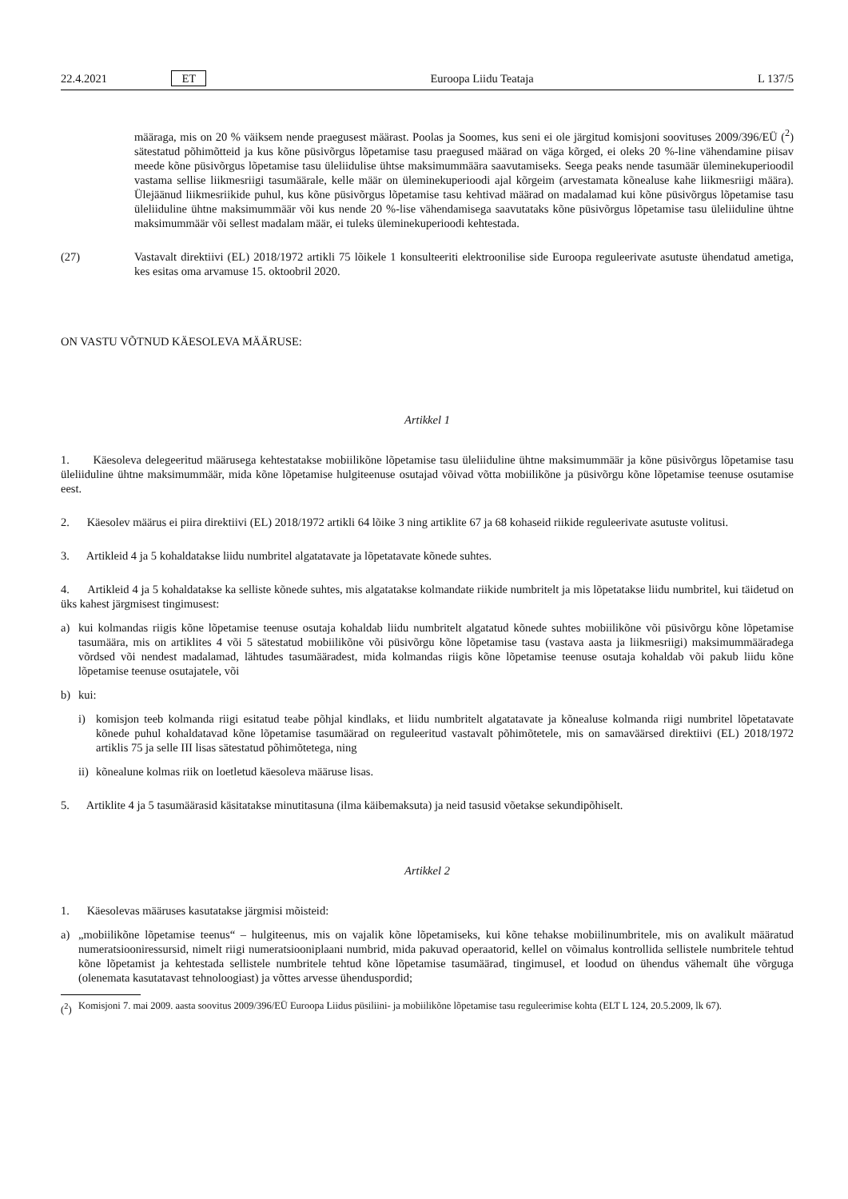22.4.2021 ET Euroopa Liidu Teataja L 137/5
määraga, mis on 20 % väiksem nende praegusest määrast. Poolas ja Soomes, kus seni ei ole järgitud komisjoni soovituses 2009/396/EÜ (<sup>2</sup>) sätestatud põhimõtteid ja kus kõne püsivõrgus lõpetamise tasu praegused määrad on väga kõrged, ei oleks 20 %-line vähendamine piisav meede kõne püsivõrgus lõpetamise tasu üleliidulise ühtse maksimummäära saavutamiseks. Seega peaks nende tasumäär üleminekuperioodil vastama sellise liikmesriigi tasumäärale, kelle määr on üleminekuperioodi ajal kõrgeim (arvestamata kõnealuse kahe liikmesriigi määra). Ülejäänud liikmesriikide puhul, kus kõne püsivõrgus lõpetamise tasu kehtivad määrad on madalamad kui kõne püsivõrgus lõpetamise tasu üleliiduline ühtne maksimummäär või kus nende 20 %-lise vähendamisega saavutataks kõne püsivõrgus lõpetamise tasu üleliiduline ühtne maksimummäär või sellest madalam määr, ei tuleks üleminekuperioodi kehtestada.
(27) Vastavalt direktiivi (EL) 2018/1972 artikli 75 lõikele 1 konsulteeriti elektroonilise side Euroopa reguleerivate asutuste ühendatud ametiga, kes esitas oma arvamuse 15. oktoobril 2020.
ON VASTU VÕTNUD KÄESOLEVA MÄÄRUSE:
Artikkel 1
1. Käesoleva delegeeritud määrusega kehtestatakse mobiilikõne lõpetamise tasu üleliiduline ühtne maksimummäär ja kõne püsivõrgus lõpetamise tasu üleliiduline ühtne maksimummäär, mida kõne lõpetamise hulgiteenuse osutajad võivad võtta mobiilikõne ja püsivõrgu kõne lõpetamise teenuse osutamise eest.
2. Käesolev määrus ei piira direktiivi (EL) 2018/1972 artikli 64 lõike 3 ning artiklite 67 ja 68 kohaseid riikide reguleerivate asutuste volitusi.
3. Artikleid 4 ja 5 kohaldatakse liidu numbritel algatatavate ja lõpetatavate kõnede suhtes.
4. Artikleid 4 ja 5 kohaldatakse ka selliste kõnede suhtes, mis algatatakse kolmandate riikide numbritelt ja mis lõpetatakse liidu numbritel, kui täidetud on üks kahest järgmisest tingimusest:
a) kui kolmandas riigis kõne lõpetamise teenuse osutaja kohaldab liidu numbritelt algatatud kõnede suhtes mobiilikõne või püsivõrgu kõne lõpetamise tasumäära, mis on artiklites 4 või 5 sätestatud mobiilikõne või püsivõrgu kõne lõpetamise tasu (vastava aasta ja liikmesriigi) maksimummääradega võrdsed või nendest madalamad, lähtudes tasumääradest, mida kolmandas riigis kõne lõpetamise teenuse osutaja kohaldab või pakub liidu kõne lõpetamise teenuse osutajatele, või
b) kui:
i) komisjon teeb kolmanda riigi esitatud teabe põhjal kindlaks, et liidu numbritelt algatatavate ja kõnealuse kolmanda riigi numbritel lõpetatavate kõnede puhul kohaldatavad kõne lõpetamise tasumäärad on reguleeritud vastavalt põhimõtetele, mis on samaväärsed direktiivi (EL) 2018/1972 artiklis 75 ja selle III lisas sätestatud põhimõtetega, ning
ii)
kõnealune kolmas riik on loetletud käesoleva määruse lisas.
5. Artiklite 4 ja 5 tasumäärasid käsitatakse minutitasuna (ilma käibemaksuta) ja neid tasusid võetakse sekundipõhiselt.
Artikkel 2
1. Käesolevas määruses kasutatakse järgmisi mõisteid:
a) „mobiilikõne lõpetamise teenus“ – hulgiteenus, mis on vajalik kõne lõpetamiseks, kui kõne tehakse mobiilinumbritele, mis on avalikult määratud numeratsiooniressursid, nimelt riigi numeratsiooniplaani numbrid, mida pakuvad operaatorid, kellel on võimalus kontrollida sellistele numbritele tehtud kõne lõpetamist ja kehtestada sellistele numbritele tehtud kõne lõpetamise tasumäärad, tingimusel, et loodud on ühendus vähemalt ühe võrguga (olenemata kasutatavast tehnoloogiast) ja võttes arvesse ühenduspordid;
(<sup>2</sup>)
Komisjoni 7. mai 2009. aasta soovitus 2009/396/EÜ Euroopa Liidus püsiliini- ja mobiilikõne lõpetamise tasu reguleerimise kohta (ELT L 124, 20.5.2009, lk 67).